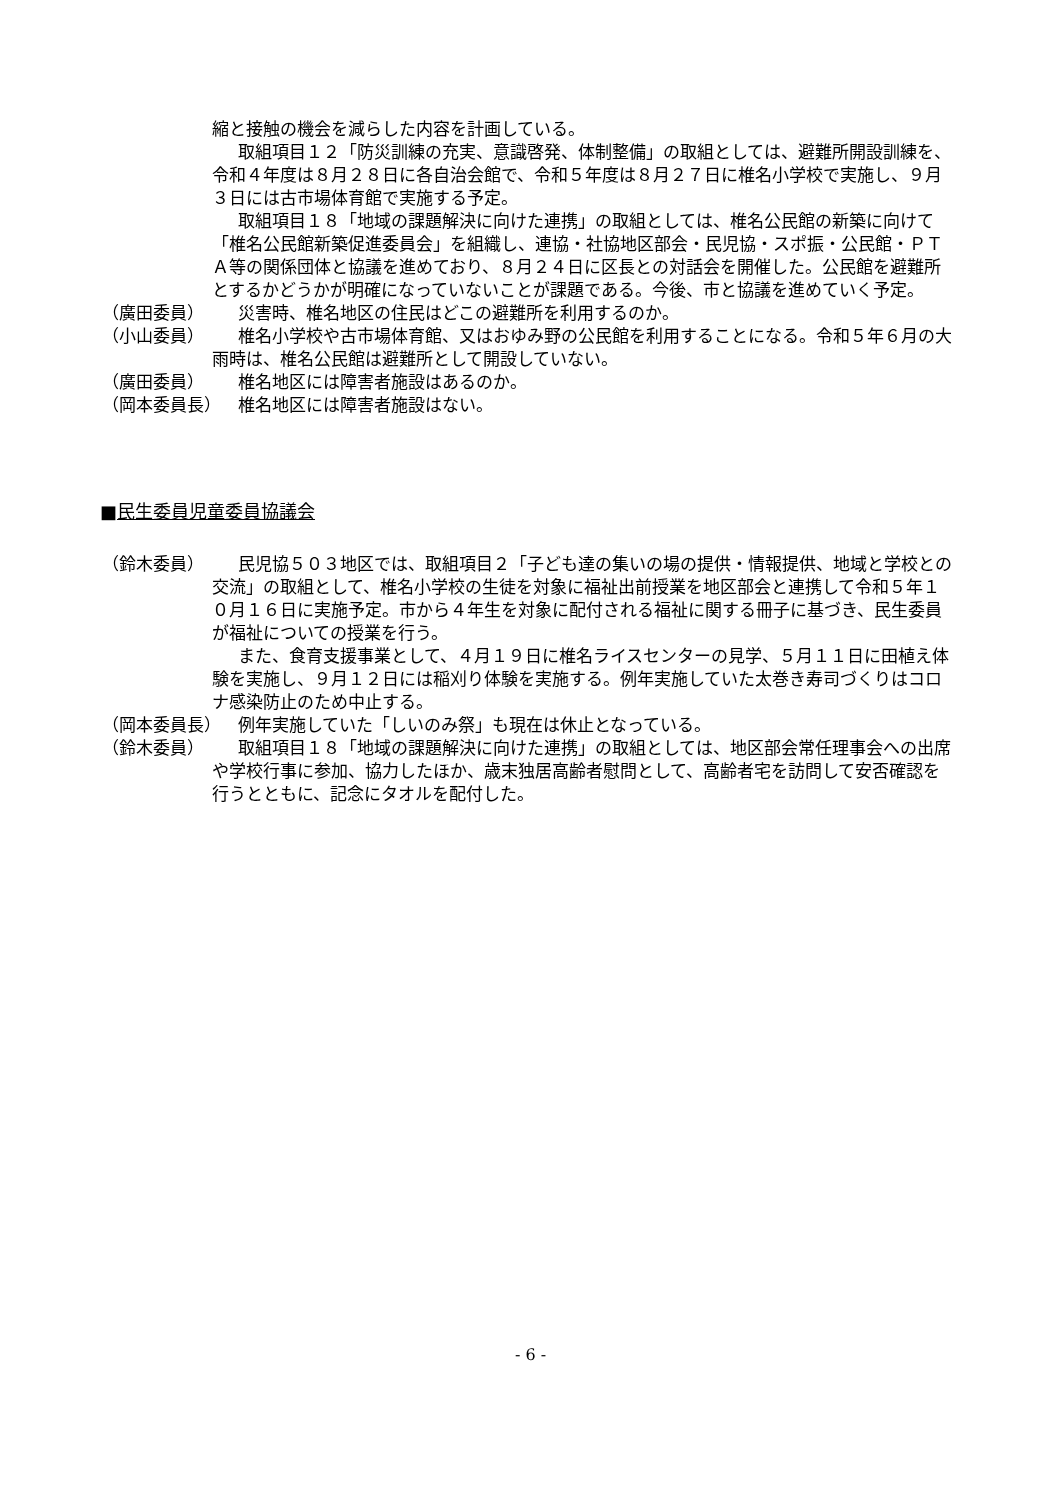縮と接触の機会を減らした内容を計画している。
取組項目１２「防災訓練の充実、意識啓発、体制整備」の取組としては、避難所開設訓練を、令和４年度は８月２８日に各自治会館で、令和５年度は８月２７日に椎名小学校で実施し、９月３日には古市場体育館で実施する予定。
取組項目１８「地域の課題解決に向けた連携」の取組としては、椎名公民館の新築に向けて「椎名公民館新築促進委員会」を組織し、連協・社協地区部会・民児協・スポ振・公民館・ＰＴＡ等の関係団体と協議を進めており、８月２４日に区長との対話会を開催した。公民館を避難所とするかどうかが明確になっていないことが課題である。今後、市と協議を進めていく予定。
（廣田委員） 災害時、椎名地区の住民はどこの避難所を利用するのか。
（小山委員） 椎名小学校や古市場体育館、又はおゆみ野の公民館を利用することになる。令和５年６月の大雨時は、椎名公民館は避難所として開設していない。
（廣田委員） 椎名地区には障害者施設はあるのか。
（岡本委員長） 椎名地区には障害者施設はない。
■民生委員児童委員協議会
（鈴木委員） 民児協５０３地区では、取組項目２「子ども達の集いの場の提供・情報提供、地域と学校との交流」の取組として、椎名小学校の生徒を対象に福祉出前授業を地区部会と連携して令和５年１０月１６日に実施予定。市から４年生を対象に配付される福祉に関する冊子に基づき、民生委員が福祉についての授業を行う。
また、食育支援事業として、４月１９日に椎名ライスセンターの見学、５月１１日に田植え体験を実施し、９月１２日には稲刈り体験を実施する。例年実施していた太巻き寿司づくりはコロナ感染防止のため中止する。
（岡本委員長） 例年実施していた「しいのみ祭」も現在は休止となっている。
（鈴木委員） 取組項目１８「地域の課題解決に向けた連携」の取組としては、地区部会常任理事会への出席や学校行事に参加、協力したほか、歳末独居高齢者慰問として、高齢者宅を訪問して安否確認を行うとともに、記念にタオルを配付した。
- 6 -